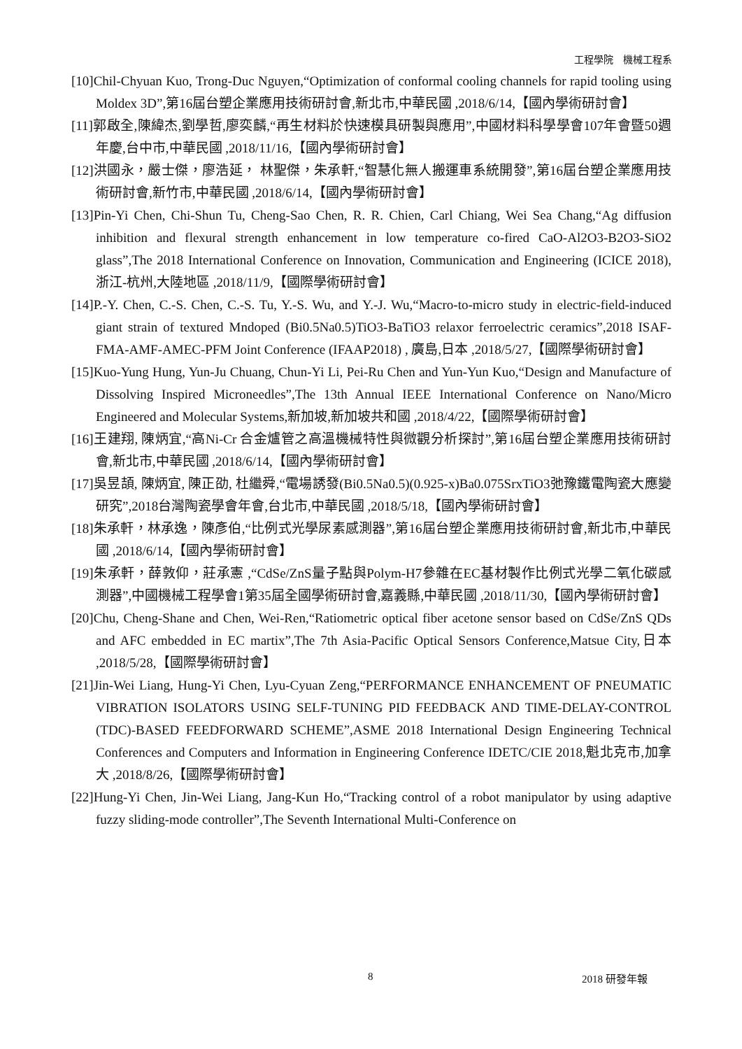工程學院　機械工程系
[10]Chil-Chyuan Kuo, Trong-Duc Nguyen,“Optimization of conformal cooling channels for rapid tooling using Moldex 3D”,第16屆台塑企業應用技術研討會,新北市,中華民國 ,2018/6/14,【國內學術研討會】
[11]郭啟全,陳緯杰,劉學哲,廖奕麟,“再生材料於快速模具研製與應用”,中國材料科學學會107年會暨50週年慶,台中市,中華民國 ,2018/11/16,【國內學術研討會】
[12]洪國永，嚴士傑，廖浩延， 林聖傑，朱承軒,“智慧化無人搬運車系統開發”,第16屆台塑企業應用技術研討會,新竹市,中華民國 ,2018/6/14,【國內學術研討會】
[13]Pin-Yi Chen, Chi-Shun Tu, Cheng-Sao Chen, R. R. Chien, Carl Chiang, Wei Sea Chang,“Ag diffusion inhibition and flexural strength enhancement in low temperature co-fired CaO-Al2O3-B2O3-SiO2 glass”,The 2018 International Conference on Innovation, Communication and Engineering (ICICE 2018),浙江-杭州,大陸地區 ,2018/11/9,【國際學術研討會】
[14]P.-Y. Chen, C.-S. Chen, C.-S. Tu, Y.-S. Wu, and Y.-J. Wu,“Macro-to-micro study in electric-field-induced giant strain of textured Mndoped (Bi0.5Na0.5)TiO3-BaTiO3 relaxor ferroelectric ceramics”,2018 ISAF-FMA-AMF-AMEC-PFM Joint Conference (IFAAP2018) , 廣島,日本 ,2018/5/27,【國際學術研討會】
[15]Kuo-Yung Hung, Yun-Ju Chuang, Chun-Yi Li, Pei-Ru Chen and Yun-Yun Kuo,“Design and Manufacture of Dissolving Inspired Microneedles”,The 13th Annual IEEE International Conference on Nano/Micro Engineered and Molecular Systems,新加坡,新加坡共和國 ,2018/4/22,【國際學術研討會】
[16]王建翔, 陳炳宜,“高Ni-Cr 合金爐管之高溫機械特性與微觀分析探討”,第16屆台塑企業應用技術研討會,新北市,中華民國 ,2018/6/14,【國內學術研討會】
[17]吳昱頡, 陳炳宜, 陳正劭, 杜繼舜,“電場誘發(Bi0.5Na0.5)(0.925-x)Ba0.075SrxTiO3弛豫鐵電陶瓷大應變研究”,2018台灣陶瓷學會年會,台北市,中華民國 ,2018/5/18,【國內學術研討會】
[18]朱承軒，林承逸，陳彥伯,“比例式光學尿素感測器”,第16屆台塑企業應用技術研討會,新北市,中華民國 ,2018/6/14,【國內學術研討會】
[19]朱承軒，薛敦仰，莊承憲 ,“CdSe/ZnS量子點與Polym-H7參雜在EC基材製作比例式光學二氧化碳感測器”,中國機械工程學會1第35屆全國學術研討會,嘉義縣,中華民國 ,2018/11/30,【國內學術研討會】
[20]Chu, Cheng-Shane and Chen, Wei-Ren,“Ratiometric optical fiber acetone sensor based on CdSe/ZnS QDs and AFC embedded in EC martix”,The 7th Asia-Pacific Optical Sensors Conference,Matsue City,日本 ,2018/5/28,【國際學術研討會】
[21]Jin-Wei Liang, Hung-Yi Chen, Lyu-Cyuan Zeng,“PERFORMANCE ENHANCEMENT OF PNEUMATIC VIBRATION ISOLATORS USING SELF-TUNING PID FEEDBACK AND TIME-DELAY-CONTROL (TDC)-BASED FEEDFORWARD SCHEME”,ASME 2018 International Design Engineering Technical Conferences and Computers and Information in Engineering Conference IDETC/CIE 2018,魁北克市,加拿大 ,2018/8/26,【國際學術研討會】
[22]Hung-Yi Chen, Jin-Wei Liang, Jang-Kun Ho,“Tracking control of a robot manipulator by using adaptive fuzzy sliding-mode controller”,The Seventh International Multi-Conference on
8 2018 研發年報